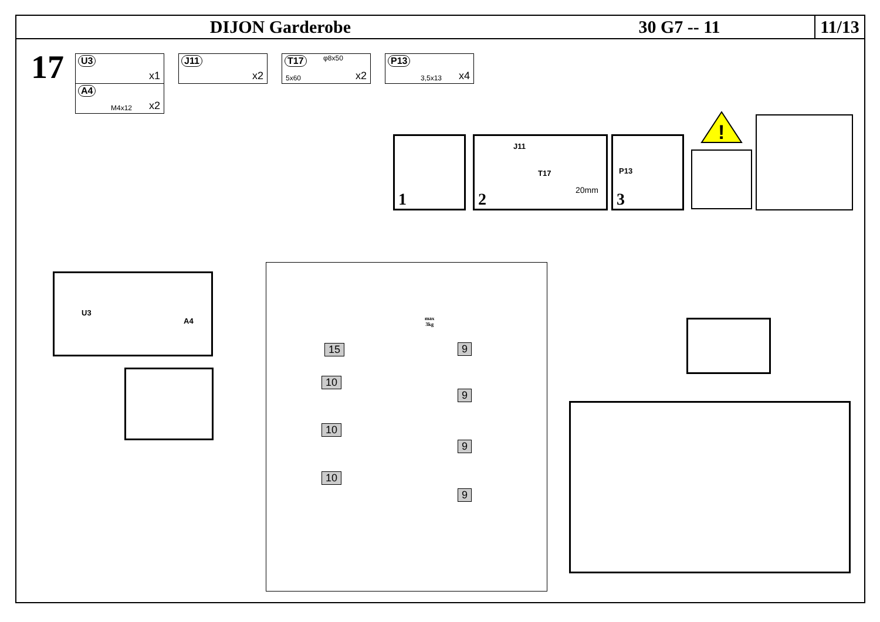DIJON Garderobe 30 G7 -- 11
11/13
17 U3
x1
A4
M4x12 x2
J11
x2
T17 φ8x50
5x60 x2
P13
3,5x13 x4
1 J11
T17
20mm 2
P13
3
!
U3
A4
max
3kg
15
10
10
10
9
9
9
9